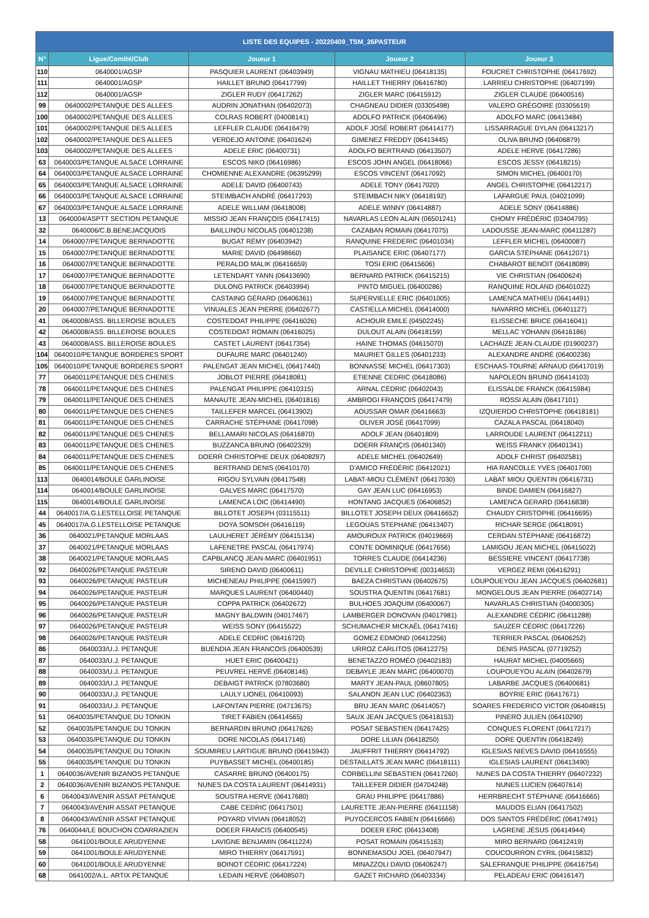| LISTE DES EQUIPES - 20220409_TSM_26PASTEUR | | | | |
| --- | --- | --- | --- | --- |
| N° | Ligue/Comité/Club | Joueur 1 | Joueur 2 | Joueur 3 |
| 110 | 0640001/AGSP | PASQUIER LAURENT (06403949) | VIGNAU MATHIEU (06418135) | FOUCRET CHRISTOPHE (06417692) |
| 111 | 0640001/AGSP | HAILLET BRUNO (06417799) | HAILLET THIERRY (06416780) | LARRIEU CHRISTOPHE (06407199) |
| 112 | 0640001/AGSP | ZIGLER RUDY (06417262) | ZIGLER MARC (06415912) | ZIGLER CLAUDE (06400516) |
| 99 | 0640002/PETANQUE DES ALLEES | AUDRIN JONATHAN (06402073) | CHAGNEAU DIDIER (03305498) | VALERO GRÉGOIRE (03305619) |
| 100 | 0640002/PETANQUE DES ALLEES | COLRAS ROBERT (04008141) | ADOLFO PATRICK (06406496) | ADOLFO MARC (06413484) |
| 101 | 0640002/PETANQUE DES ALLEES | LEFFLER CLAUDE (06416479) | ADOLF JOSÉ ROBERT (06414177) | LISSARRAGUE DYLAN (06413217) |
| 102 | 0640002/PETANQUE DES ALLEES | VERDEJO ANTOINE (06401624) | GIMENEZ FREDDY (06413445) | OLIVA BRUNO (06406879) |
| 103 | 0640002/PETANQUE DES ALLEES | ADELE ERIC (06400731) | ADOLFO BERTRAND (06413507) | ADELE HERVE (06417286) |
| 63 | 0640003/PETANQUE ALSACE LORRAINE | ESCOS NIKO (06416986) | ESCOS JOHN ANGEL (06418066) | ESCOS JESSY (06418215) |
| 64 | 0640003/PETANQUE ALSACE LORRAINE | CHOMIENNE ALEXANDRE (06395299) | ESCOS VINCENT (06417092) | SIMON MICHEL (06400170) |
| 65 | 0640003/PETANQUE ALSACE LORRAINE | ADELE DAVID (06400743) | ADELE TONY (06417020) | ANGEL CHRISTOPHE (06412217) |
| 66 | 0640003/PETANQUE ALSACE LORRAINE | STEIMBACH ANDRÉ (06417293) | STEIMBACH NIKY (06418192) | LAFARGUE PAUL (04021099) |
| 67 | 0640003/PETANQUE ALSACE LORRAINE | ADELE WILLIAM (06418008) | ADELE WINNY (06414887) | ADELE SONY (06414886) |
| 13 | 0640004/ASPTT SECTION PETANQUE | MISSIO JEAN FRANÇOIS (06417415) | NAVARLAS LEON ALAIN (06501241) | CHOMY FRÉDÉRIC (03404795) |
| 32 | 0640006/C.B.BENEJACQUOIS | BAILLINOU NICOLAS (06401238) | CAZABAN ROMAIN (06417075) | LADOUSSE JEAN-MARC (06411287) |
| 14 | 0640007/PETANQUE BERNADOTTE | BUGAT RÉMY (06403942) | RANQUINE FREDERIC (06401034) | LEFFLER MICHEL (06400087) |
| 15 | 0640007/PETANQUE BERNADOTTE | MARIE DAVID (06498660) | PLAISANCE ERIC (06407177) | GARCIA STÉPHANE (06412071) |
| 16 | 0640007/PETANQUE BERNADOTTE | PERALDO MALIK (06416659) | TOSI ERIC (06415606) | CHABAROT BENOIT (06418089) |
| 17 | 0640007/PETANQUE BERNADOTTE | LETENDART YANN (06413690) | BERNARD PATRICK (06415215) | VIE CHRISTIAN (06400624) |
| 18 | 0640007/PETANQUE BERNADOTTE | DULONG PATRICK (06403994) | PINTO MIGUEL (06400286) | RANQUINE ROLAND (06401022) |
| 19 | 0640007/PETANQUE BERNADOTTE | CASTAING GÉRARD (06406361) | SUPERVIELLE ERIC (06401005) | LAMENCA MATHIEU (06414491) |
| 20 | 0640007/PETANQUE BERNADOTTE | VINUALES JEAN PIERRE (06402677) | CASTIELLA MICHEL (06414000) | NAVARRO MICHEL (06401127) |
| 41 | 0640008/ASS. BILLEROISE BOULES | COSTEDOAT PHILIPPE (06416026) | ACHOUR EMILE (04502245) | ELISSECHE BRICE (06416041) |
| 42 | 0640008/ASS. BILLEROISE BOULES | COSTEDOAT ROMAIN (06416025) | DULOUT ALAIN (06418159) | MELLAC YOHANN (06416186) |
| 43 | 0640008/ASS. BILLEROISE BOULES | CASTET LAURENT (06417354) | HAINE THOMAS (04615070) | LACHAIZE JEAN-CLAUDE (01900237) |
| 104 | 0640010/PETANQUE BORDERES SPORT | DUFAURE MARC (06401240) | MAURIET GILLES (06401233) | ALEXANDRE ANDRÉ (06400236) |
| 105 | 0640010/PETANQUE BORDERES SPORT | PALENGAT JEAN MICHEL (06417440) | BONNASSE MICHEL (06417303) | ESCHAAS-TOURNE ARNAUD (06417019) |
| 77 | 0640011/PETANQUE DES CHENES | JOBLOT PIERRE (06418081) | ETIENNE CEDRIC (06418086) | NAPOLEON BRUNO (06414103) |
| 78 | 0640011/PETANQUE DES CHENES | PALENGAT PHILIPPE (06410315) | ARNAL CÉDRIC (06402043) | ELISSALDE FRANCK (06415984) |
| 79 | 0640011/PETANQUE DES CHENES | MANAUTE JEAN-MICHEL (06401816) | AMBROGI FRANÇOIS (06417479) | ROSSI ALAIN (06417101) |
| 80 | 0640011/PETANQUE DES CHENES | TAILLEFER MARCEL (06413902) | AOUSSAR OMAR (06416663) | IZQUIERDO CHRISTOPHE (06418181) |
| 81 | 0640011/PETANQUE DES CHENES | CARRACHE STÉPHANE (06417098) | OLIVER JOSÉ (06417099) | CAZALA PASCAL (06418040) |
| 82 | 0640011/PETANQUE DES CHENES | BELLAMARI NICOLAS (06416870) | ADOLF JEAN (06401809) | LARROUDE LAURENT (06412211) |
| 83 | 0640011/PETANQUE DES CHENES | BUZZANCA BRUNO (06402329) | DOERR FRANÇIS (06401340) | WEISS FRANKY (06401341) |
| 84 | 0640011/PETANQUE DES CHENES | DOERR CHRISTOPHE DEUX (06408297) | ADELE MICHEL (06402649) | ADOLF CHRIST (06402581) |
| 85 | 0640011/PETANQUE DES CHENES | BERTRAND DENIS (06410170) | D'AMICO FRÉDÉRIC (06412021) | HIA RANCOLLE YVES (06401700) |
| 113 | 0640014/BOULE GARLINOISE | RIGOU SYLVAIN (06417548) | LABAT-MIOU CLÉMENT (06417030) | LABAT MIOU QUENTIN (06416731) |
| 114 | 0640014/BOULE GARLINOISE | GALVES MARC (06417570) | GAY JEAN LUC (06416953) | BINDE DAMIEN (06416827) |
| 115 | 0640014/BOULE GARLINOISE | LAMENCA LOIC (06414490) | HONTANG JACQUES (06406852) | LAMENCA GERARD (06416838) |
| 44 | 0640017/A.G.LESTELLOISE PETANQUE | BILLOTET JOSEPH (03115511) | BILLOTET JOSEPH DEUX (06416652) | CHAUDY CRISTOPHE (06416695) |
| 45 | 0640017/A.G.LESTELLOISE PETANQUE | DOYA SOMSOH (06416119) | LEGOUAS STEPHANE (06413407) | RICHAR SERGE (06418091) |
| 36 | 0640021/PETANQUE MORLAAS | LAULHERET JÉRÉMY (06415134) | AMOUROUX PATRICK (04019669) | CERDAN STÉPHANE (06416872) |
| 37 | 0640021/PETANQUE MORLAAS | LAFENETRE PASCAL (06417974) | CONTE DOMINIQUE (06417656) | LAMIGOU JEAN MICHEL (06415022) |
| 38 | 0640021/PETANQUE MORLAAS | CAPBLANCQ JEAN-MARC (06401951) | TORRES CLAUDE (06414236) | BESSIERE VINCENT (06417738) |
| 92 | 0640026/PETANQUE PASTEUR | SIRENO DAVID (06400611) | DEVILLE CHRISTOPHE (00314653) | VERGEZ REMI (06416291) |
| 93 | 0640026/PETANQUE PASTEUR | MICHENEAU PHILIPPE (06415997) | BAEZA CHRISTIAN (06402675) | LOUPOUEYOU JEAN JACQUES (06402681) |
| 94 | 0640026/PETANQUE PASTEUR | MARQUES LAURENT (06400440) | SOUSTRA QUENTIN (06417681) | MONGELOUS JEAN PIERRE (06402714) |
| 95 | 0640026/PETANQUE PASTEUR | COPPA PATRICK (06402672) | BULHOES JOAQUIM (06400067) | NAVARLAS CHRISTIAN (04000305) |
| 96 | 0640026/PETANQUE PASTEUR | MAGNY BALDWIN (04017467) | LAMBERGER DONOVAN (04017981) | ALEXANDRE CÉDRIC (06411288) |
| 97 | 0640026/PETANQUE PASTEUR | WEISS SONY (06415522) | SCHUMACHER MICKAËL (06417416) | SAUZER CÉDRIC (06417226) |
| 98 | 0640026/PETANQUE PASTEUR | ADELE CEDRIC (06416720) | GOMEZ EDMOND (06412256) | TERRIER PASCAL (06406252) |
| 86 | 0640033/U.J. PETANQUE | BUENDIA JEAN FRANCOIS (06400539) | URROZ CARLITOS (06412275) | DENIS PASCAL (07719252) |
| 87 | 0640033/U.J. PETANQUE | HUET ERIC (06400421) | BENETAZZO ROMÉO (06402183) | HAURAT MICHEL (04005665) |
| 88 | 0640033/U.J. PETANQUE | PEUVREL HERVÉ (06408146) | DEBAYLE JEAN MARC (06400070) | LOUPOUEYOU ALAIN (06402679) |
| 89 | 0640033/U.J. PETANQUE | DEBAIGT PATRICK (07803680) | MARTY JEAN-PAUL (08607805) | LABARBE JACQUES (06400681) |
| 90 | 0640033/U.J. PETANQUE | LAULY LIONEL (06410093) | SALANON JEAN LUC (06402363) | BOYRIE ERIC (06417671) |
| 91 | 0640033/U.J. PETANQUE | LAFONTAN PIERRE (04713675) | BRU JEAN MARC (06414057) | SOARES FREDERICO VICTOR (06404815) |
| 51 | 0640035/PETANQUE DU TONKIN | TIRET FABIEN (06414565) | SAUX JEAN JACQUES (06418153) | PINERO JULIEN (06410290) |
| 52 | 0640035/PETANQUE DU TONKIN | BERNARDIN BRUNO (06417626) | POSAT SEBASTIEN (06417425) | CONQUES FLORENT (06417217) |
| 53 | 0640035/PETANQUE DU TONKIN | DORE NICOLAS (06417146) | DORE LILIAN (06418250) | DORE QUENTIN (06418249) |
| 54 | 0640035/PETANQUE DU TONKIN | SOUMIREU LARTIGUE BRUNO (06415943) | JAUFFRIT THIERRY (06414792) | IGLESIAS NIEVES DAVID (06416555) |
| 55 | 0640035/PETANQUE DU TONKIN | PUYBASSET MICHEL (06400185) | DESTAILLATS JEAN MARC (06418111) | IGLESIAS LAURENT (06413490) |
| 1 | 0640036/AVENIR BIZANOS PETANQUE | CASARRE BRUNO (06400175) | CORBELLINI SÉBASTIEN (06417260) | NUNES DA COSTA THIERRY (06407232) |
| 2 | 0640036/AVENIR BIZANOS PETANQUE | NUNES DA COSTA LAURENT (06414931) | TAILLEFER DIDIER (04704248) | NUNES LUCIEN (06407614) |
| 6 | 0640043/AVENIR ASSAT PETANQUE | SOUSTRA HERVE (06417680) | GRAU PHILIPPE (06417886) | HERRBRECHT STÉPHANE (06416665) |
| 7 | 0640043/AVENIR ASSAT PETANQUE | CABE CEDRIC (06417501) | LAURETTE JEAN-PIERRE (06411158) | MAUDOS ELIAN (06417502) |
| 8 | 0640043/AVENIR ASSAT PETANQUE | POYARD VIVIAN (06418052) | PUYGCERCOS FABIEN (06416666) | DOS SANTOS FRÉDÉRIC (06417491) |
| 76 | 0640044/LE BOUCHON COARRAZIEN | DOEER FRANCIS (06400545) | DOEER ERIC (06413408) | LAGRENE JÉSUS (06414944) |
| 58 | 0641001/BOULE ARUDYENNE | LAVIGNE BENJAMIN (06411224) | POSAT ROMAIN (06415163) | MIRO BERNARD (06412419) |
| 59 | 0641001/BOULE ARUDYENNE | MIRO THIERRY (06417591) | BONNEMASOU JOEL (06407947) | COUCOURRON CYRIL (06415832) |
| 60 | 0641001/BOULE ARUDYENNE | BOINOT CÉDRIC (06417224) | MINAZZOLI DAVID (06406247) | SALEFRANQUE PHILIPPE (06416754) |
| 68 | 0641002/A.L. ARTIX PETANQUE | LEDAIN HERVÉ (06408507) | GAZET RICHARD (06403334) | PELADEAU ERIC (06416147) |